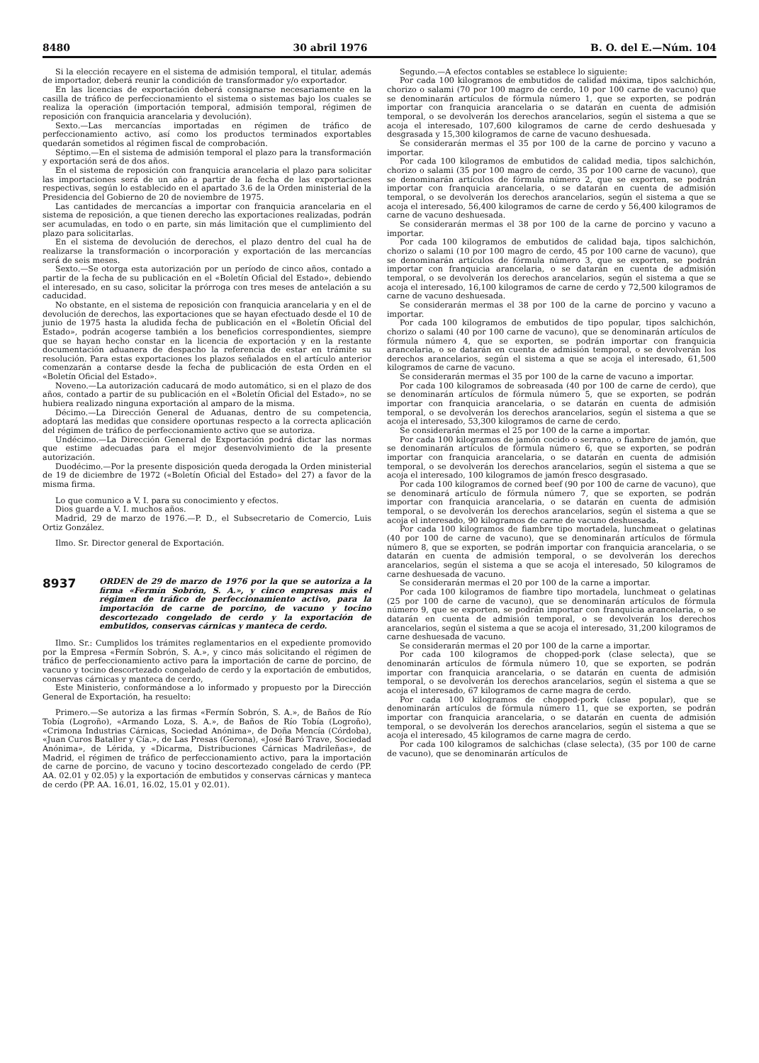8480 30 abril 1976 B. O. del E.—Núm. 104
Si la elección recayere en el sistema de admisión temporal, el titular, además de importador, deberá reunir la condición de transformador y/o exportador.
En las licencias de exportación deberá consignarse necesariamente en la casilla de tráfico de perfeccionamiento el sistema o sistemas bajo los cuales se realiza la operación (importación temporal, admisión temporal, régimen de reposición con franquicia arancelaria y devolución).
Sexto.—Las mercancías importadas en régimen de tráfico de perfeccionamiento activo, así como los productos terminados exportables quedarán sometidos al régimen fiscal de comprobación.
Séptimo.—En el sistema de admisión temporal el plazo para la transformación y exportación será de dos años.
En el sistema de reposición con franquicia arancelaria el plazo para solicitar las importaciones será de un año a partir de la fecha de las exportaciones respectivas, según lo establecido en el apartado 3.6 de la Orden ministerial de la Presidencia del Gobierno de 20 de noviembre de 1975.
Las cantidades de mercancías a importar con franquicia arancelaria en el sistema de reposición, a que tienen derecho las exportaciones realizadas, podrán ser acumuladas, en todo o en parte, sin más limitación que el cumplimiento del plazo para solicitarlas.
En el sistema de devolución de derechos, el plazo dentro del cual ha de realizarse la transformación o incorporación y exportación de las mercancías será de seis meses.
Sexto.—Se otorga esta autorización por un período de cinco años, contado a partir de la fecha de su publicación en el «Boletín Oficial del Estado», debiendo el interesado, en su caso, solicitar la prórroga con tres meses de antelación a su caducidad.
No obstante, en el sistema de reposición con franquicia arancelaria y en el de devolución de derechos, las exportaciones que se hayan efectuado desde el 10 de junio de 1975 hasta la aludida fecha de publicación en el «Boletín Oficial del Estado», podrán acogerse también a los beneficios correspondientes, siempre que se hayan hecho constar en la licencia de exportación y en la restante documentación aduanera de despacho la referencia de estar en trámite su resolución. Para estas exportaciones los plazos señalados en el artículo anterior comenzarán a contarse desde la fecha de publicación de esta Orden en el «Boletín Oficial del Estado».
Noveno.—La autorización caducará de modo automático, si en el plazo de dos años, contado a partir de su publicación en el «Boletín Oficial del Estado», no se hubiera realizado ninguna exportación al amparo de la misma.
Décimo.—La Dirección General de Aduanas, dentro de su competencia, adoptará las medidas que considere oportunas respecto a la correcta aplicación del régimen de tráfico de perfeccionamiento activo que se autoriza.
Undécimo.—La Dirección General de Exportación podrá dictar las normas que estime adecuadas para el mejor desenvolvimiento de la presente autorización.
Duodécimo.—Por la presente disposición queda derogada la Orden ministerial de 19 de diciembre de 1972 («Boletín Oficial del Estado» del 27) a favor de la misma firma.
Lo que comunico a V. I. para su conocimiento y efectos.
Dios guarde a V. I. muchos años.
Madrid, 29 de marzo de 1976.—P. D., el Subsecretario de Comercio, Luis Ortiz González.
Ilmo. Sr. Director general de Exportación.
8937 ORDEN de 29 de marzo de 1976 por la que se autoriza a la firma «Fermín Sobrón, S. A.», y cinco empresas más el régimen de tráfico de perfeccionamiento activo, para la importación de carne de porcino, de vacuno y tocino descortezado congelado de cerdo y la exportación de embutidos, conservas cárnicas y manteca de cerdo.
Ilmo. Sr.: Cumplidos los trámites reglamentarios en el expediente promovido por la Empresa «Fermín Sobrón, S. A.», y cinco más solicitando el régimen de tráfico de perfeccionamiento activo para la importación de carne de porcino, de vacuno y tocino descortezado congelado de cerdo y la exportación de embutidos, conservas cárnicas y manteca de cerdo,
Este Ministerio, conformándose a lo informado y propuesto por la Dirección General de Exportación, ha resuelto:
Primero.—Se autoriza a las firmas «Fermín Sobrón, S. A.», de Baños de Río Tobía (Logroño), «Armando Loza, S. A.», de Baños de Río Tobía (Logroño), «Crimona Industrias Cárnicas, Sociedad Anónima», de Doña Mencía (Córdoba), «Juan Curos Bataller y Cía.», de Las Presas (Gerona), «José Baró Trave, Sociedad Anónima», de Lérida, y «Dicarma, Distribuciones Cárnicas Madrileñas», de Madrid, el régimen de tráfico de perfeccionamiento activo, para la importación de carne de porcino, de vacuno y tocino descortezado congelado de cerdo (PP. AA. 02.01 y 02.05) y la exportación de embutidos y conservas cárnicas y manteca de cerdo (PP. AA. 16.01, 16.02, 15.01 y 02.01).
Segundo.—A efectos contables se establece lo siguiente:
Por cada 100 kilogramos de embutidos de calidad máxima, tipos salchichón, chorizo o salami (70 por 100 magro de cerdo, 10 por 100 carne de vacuno) que se denominarán artículos de fórmula número 1, que se exporten, se podrán importar con franquicia arancelaria o se datarán en cuenta de admisión temporal, o se devolverán los derechos arancelarios, según el sistema a que se acoja el interesado, 107,600 kilogramos de carne de cerdo deshuesada y desgrasada y 15,300 kilogramos de carne de vacuno deshuesada.
Se considerarán mermas el 35 por 100 de la carne de porcino y vacuno a importar.
Por cada 100 kilogramos de embutidos de calidad media, tipos salchichón, chorizo o salami (35 por 100 magro de cerdo, 35 por 100 carne de vacuno), que se denominarán artículos de fórmula número 2, que se exporten, se podrán importar con franquicia arancelaria, o se datarán en cuenta de admisión temporal, o se devolverán los derechos arancelarios, según el sistema a que se acoja el interesado, 56,400 kilogramos de carne de cerdo y 56,400 kilogramos de carne de vacuno deshuesada.
Se considerarán mermas el 38 por 100 de la carne de porcino y vacuno a importar.
Por cada 100 kilogramos de embutidos de calidad baja, tipos salchichón, chorizo o salami (10 por 100 magro de cerdo, 45 por 100 carne de vacuno), que se denominarán artículos de fórmula número 3, que se exporten, se podrán importar con franquicia arancelaria, o se datarán en cuenta de admisión temporal, o se devolverán los derechos arancelarios, según el sistema a que se acoja el interesado, 16,100 kilogramos de carne de cerdo y 72,500 kilogramos de carne de vacuno deshuesada.
Se considerarán mermas el 38 por 100 de la carne de porcino y vacuno a importar.
Por cada 100 kilogramos de embutidos de tipo popular, tipos salchichón, chorizo o salami (40 por 100 carne de vacuno), que se denominarán artículos de fórmula número 4, que se exporten, se podrán importar con franquicia arancelaria, o se datarán en cuenta de admisión temporal, o se devolverán los derechos arancelarios, según el sistema a que se acoja el interesado, 61,500 kilogramos de carne de vacuno.
Se considerarán mermas el 35 por 100 de la carne de vacuno a importar.
Por cada 100 kilogramos de sobreasada (40 por 100 de carne de cerdo), que se denominarán artículos de fórmula número 5, que se exporten, se podrán importar con franquicia arancelaria, o se datarán en cuenta de admisión temporal, o se devolverán los derechos arancelarios, según el sistema a que se acoja el interesado, 53,300 kilogramos de carne de cerdo.
Se considerarán mermas el 25 por 100 de la carne a importar.
Por cada 100 kilogramos de jamón cocido o serrano, o fiambre de jamón, que se denominarán artículos de fórmula número 6, que se exporten, se podrán importar con franquicia arancelaria, o se datarán en cuenta de admisión temporal, o se devolverán los derechos arancelarios, según el sistema a que se acoja el interesado, 100 kilogramos de jamón fresco desgrasado.
Por cada 100 kilogramos de corned beef (90 por 100 de carne de vacuno), que se denominará artículo de fórmula número 7, que se exporten, se podrán importar con franquicia arancelaria, o se datarán en cuenta de admisión temporal, o se devolverán los derechos arancelarios, según el sistema a que se acoja el interesado, 90 kilogramos de carne de vacuno deshuesada.
Por cada 100 kilogramos de fiambre tipo mortadela, lunchmeat o gelatinas (40 por 100 de carne de vacuno), que se denominarán artículos de fórmula número 8, que se exporten, se podrán importar con franquicia arancelaria, o se datarán en cuenta de admisión temporal, o se devolverán los derechos arancelarios, según el sistema a que se acoja el interesado, 50 kilogramos de carne deshuesada de vacuno.
Se considerarán mermas el 20 por 100 de la carne a importar.
Por cada 100 kilogramos de fiambre tipo mortadela, lunchmeat o gelatinas (25 por 100 de carne de vacuno), que se denominarán artículos de fórmula número 9, que se exporten, se podrán importar con franquicia arancelaria, o se datarán en cuenta de admisión temporal, o se devolverán los derechos arancelarios, según el sistema a que se acoja el interesado, 31,200 kilogramos de carne deshuesada de vacuno.
Se considerarán mermas el 20 por 100 de la carne a importar.
Por cada 100 kilogramos de chopped-pork (clase selecta), que se denominarán artículos de fórmula número 10, que se exporten, se podrán importar con franquicia arancelaria, o se datarán en cuenta de admisión temporal, o se devolverán los derechos arancelarios, según el sistema a que se acoja el interesado, 67 kilogramos de carne magra de cerdo.
Por cada 100 kilogramos de chopped-pork (clase popular), que se denominarán artículos de fórmula número 11, que se exporten, se podrán importar con franquicia arancelaria, o se datarán en cuenta de admisión temporal, o se devolverán los derechos arancelarios, según el sistema a que se acoja el interesado, 45 kilogramos de carne magra de cerdo.
Por cada 100 kilogramos de salchichas (clase selecta), (35 por 100 de carne de vacuno), que se denominarán artículos de